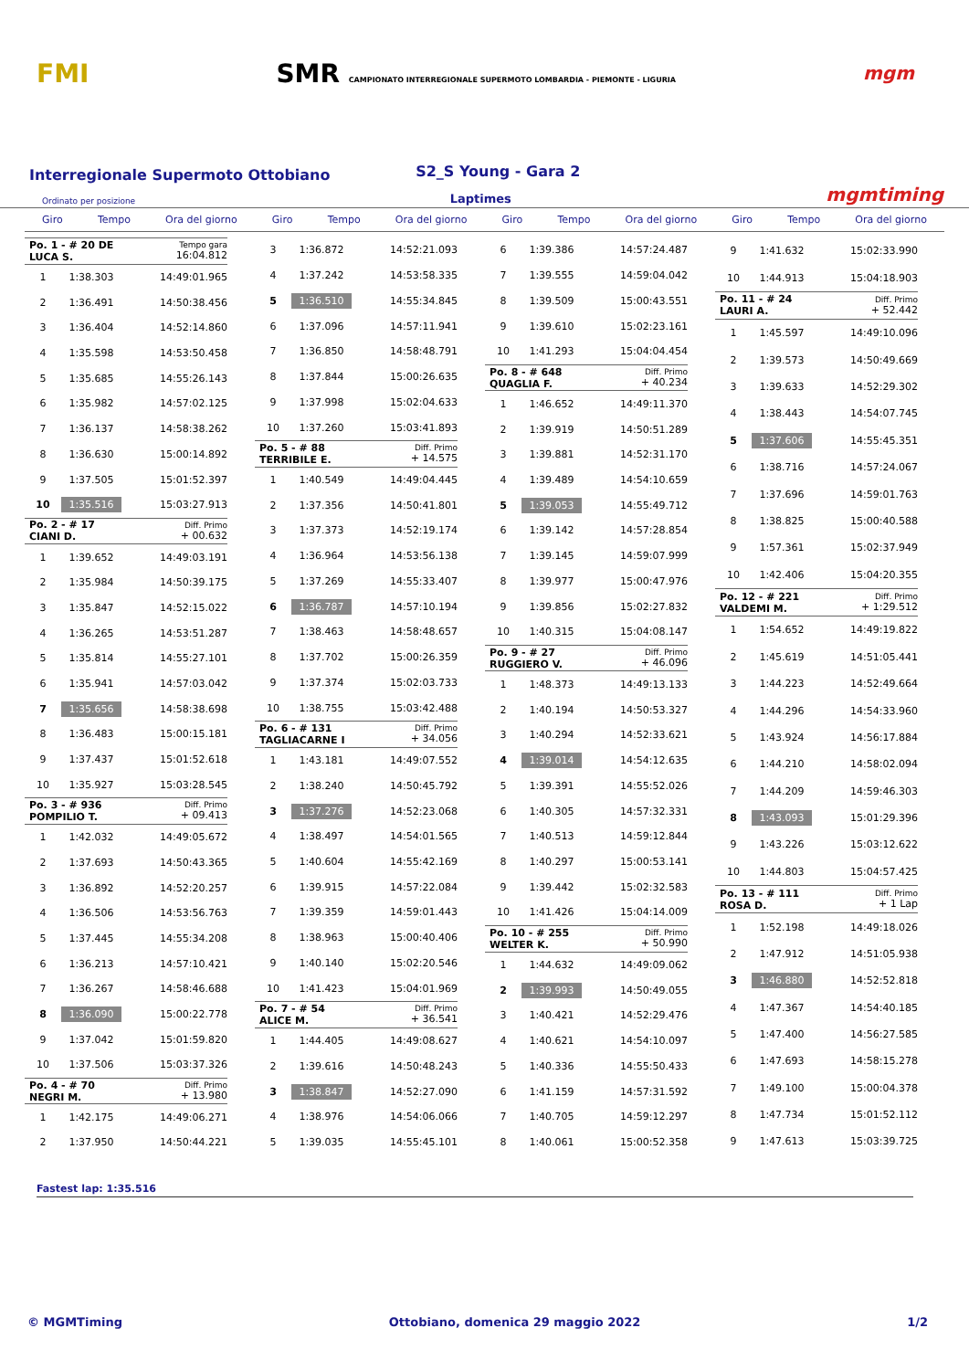FMI
SMR CAMPIONATO INTERREGIONALE SUPERMOTO LOMBARDIA - PIEMONTE - LIGURIA
mgm
Interregionale Supermoto Ottobiano
S2_S Young - Gara 2
Ordinato per posizione Laptimes mgmtiming
Giro Tempo Ora del giorno Giro Tempo Ora del giorno Giro Tempo Ora del giorno Giro Tempo Ora del giorno
| Po. 1 - # 20 DE LUCA S. | | Tempo gara 16:04.812 |
| 1 | 1:38.303 | 14:49:01.965 |
| 2 | 1:36.491 | 14:50:38.456 |
| 3 | 1:36.404 | 14:52:14.860 |
| 4 | 1:35.598 | 14:53:50.458 |
| 5 | 1:35.685 | 14:55:26.143 |
| 6 | 1:35.982 | 14:57:02.125 |
| 7 | 1:36.137 | 14:58:38.262 |
| 8 | 1:36.630 | 15:00:14.892 |
| 9 | 1:37.505 | 15:01:52.397 |
| 10 | 1:35.516 | 15:03:27.913 |
| Po. 2 - # 17 CIANI D. | | Diff. Primo + 00.632 |
| 1 | 1:39.652 | 14:49:03.191 |
| 2 | 1:35.984 | 14:50:39.175 |
| 3 | 1:35.847 | 14:52:15.022 |
| 4 | 1:36.265 | 14:53:51.287 |
| 5 | 1:35.814 | 14:55:27.101 |
| 6 | 1:35.941 | 14:57:03.042 |
| 7 | 1:35.656 | 14:58:38.698 |
| 8 | 1:36.483 | 15:00:15.181 |
| 9 | 1:37.437 | 15:01:52.618 |
| 10 | 1:35.927 | 15:03:28.545 |
| Po. 3 - # 936 POMPILIO T. | | Diff. Primo + 09.413 |
| 1 | 1:42.032 | 14:49:05.672 |
| 2 | 1:37.693 | 14:50:43.365 |
| 3 | 1:36.892 | 14:52:20.257 |
| 4 | 1:36.506 | 14:53:56.763 |
| 5 | 1:37.445 | 14:55:34.208 |
| 6 | 1:36.213 | 14:57:10.421 |
| 7 | 1:36.267 | 14:58:46.688 |
| 8 | 1:36.090 | 15:00:22.778 |
| 9 | 1:37.042 | 15:01:59.820 |
| 10 | 1:37.506 | 15:03:37.326 |
| Po. 4 - # 70 NEGRI M. | | Diff. Primo + 13.980 |
| 1 | 1:42.175 | 14:49:06.271 |
| 2 | 1:37.950 | 14:50:44.221 |
| 3 | 1:36.872 | 14:52:21.093 |
| 4 | 1:37.242 | 14:53:58.335 |
| 5 | 1:36.510 | 14:55:34.845 |
| 6 | 1:37.096 | 14:57:11.941 |
| 7 | 1:36.850 | 14:58:48.791 |
| 8 | 1:37.844 | 15:00:26.635 |
| 9 | 1:37.998 | 15:02:04.633 |
| 10 | 1:37.260 | 15:03:41.893 |
| Po. 5 - # 88 TERRIBILE E. | | Diff. Primo + 14.575 |
| 1 | 1:40.549 | 14:49:04.445 |
| 2 | 1:37.356 | 14:50:41.801 |
| 3 | 1:37.373 | 14:52:19.174 |
| 4 | 1:36.964 | 14:53:56.138 |
| 5 | 1:37.269 | 14:55:33.407 |
| 6 | 1:36.787 | 14:57:10.194 |
| 7 | 1:38.463 | 14:58:48.657 |
| 8 | 1:37.702 | 15:00:26.359 |
| 9 | 1:37.374 | 15:02:03.733 |
| 10 | 1:38.755 | 15:03:42.488 |
| Po. 6 - # 131 TAGLIACARNE I | | Diff. Primo + 34.056 |
| 1 | 1:43.181 | 14:49:07.552 |
| 2 | 1:38.240 | 14:50:45.792 |
| 3 | 1:37.276 | 14:52:23.068 |
| 4 | 1:38.497 | 14:54:01.565 |
| 5 | 1:40.604 | 14:55:42.169 |
| 6 | 1:39.915 | 14:57:22.084 |
| 7 | 1:39.359 | 14:59:01.443 |
| 8 | 1:38.963 | 15:00:40.406 |
| 9 | 1:40.140 | 15:02:20.546 |
| 10 | 1:41.423 | 15:04:01.969 |
| Po. 7 - # 54 ALICE M. | | Diff. Primo + 36.541 |
| 1 | 1:44.405 | 14:49:08.627 |
| 2 | 1:39.616 | 14:50:48.243 |
| 3 | 1:38.847 | 14:52:27.090 |
| 4 | 1:38.976 | 14:54:06.066 |
| 5 | 1:39.035 | 14:55:45.101 |
| 6 | 1:39.386 | 14:57:24.487 |
| 7 | 1:39.555 | 14:59:04.042 |
| 8 | 1:39.509 | 15:00:43.551 |
| 9 | 1:39.610 | 15:02:23.161 |
| 10 | 1:41.293 | 15:04:04.454 |
| Po. 8 - # 648 QUAGLIA F. | | Diff. Primo + 40.234 |
| 1 | 1:46.652 | 14:49:11.370 |
| 2 | 1:39.919 | 14:50:51.289 |
| 3 | 1:39.881 | 14:52:31.170 |
| 4 | 1:39.489 | 14:54:10.659 |
| 5 | 1:39.053 | 14:55:49.712 |
| 6 | 1:39.142 | 14:57:28.854 |
| 7 | 1:39.145 | 14:59:07.999 |
| 8 | 1:39.977 | 15:00:47.976 |
| 9 | 1:39.856 | 15:02:27.832 |
| 10 | 1:40.315 | 15:04:08.147 |
| Po. 9 - # 27 RUGGIERO V. | | Diff. Primo + 46.096 |
| 1 | 1:48.373 | 14:49:13.133 |
| 2 | 1:40.194 | 14:50:53.327 |
| 3 | 1:40.294 | 14:52:33.621 |
| 4 | 1:39.014 | 14:54:12.635 |
| 5 | 1:39.391 | 14:55:52.026 |
| 6 | 1:40.305 | 14:57:32.331 |
| 7 | 1:40.513 | 14:59:12.844 |
| 8 | 1:40.297 | 15:00:53.141 |
| 9 | 1:39.442 | 15:02:32.583 |
| 10 | 1:41.426 | 15:04:14.009 |
| Po. 10 - # 255 WELTER K. | | Diff. Primo + 50.990 |
| 1 | 1:44.632 | 14:49:09.062 |
| 2 | 1:39.993 | 14:50:49.055 |
| 3 | 1:40.421 | 14:52:29.476 |
| 4 | 1:40.621 | 14:54:10.097 |
| 5 | 1:40.336 | 14:55:50.433 |
| 6 | 1:41.159 | 14:57:31.592 |
| 7 | 1:40.705 | 14:59:12.297 |
| 8 | 1:40.061 | 15:00:52.358 |
| 9 | 1:41.632 | 15:02:33.990 |
| 10 | 1:44.913 | 15:04:18.903 |
| Po. 11 - # 24 LAURI A. | | Diff. Primo + 52.442 |
| 1 | 1:45.597 | 14:49:10.096 |
| 2 | 1:39.573 | 14:50:49.669 |
| 3 | 1:39.633 | 14:52:29.302 |
| 4 | 1:38.443 | 14:54:07.745 |
| 5 | 1:37.606 | 14:55:45.351 |
| 6 | 1:38.716 | 14:57:24.067 |
| 7 | 1:37.696 | 14:59:01.763 |
| 8 | 1:38.825 | 15:00:40.588 |
| 9 | 1:57.361 | 15:02:37.949 |
| 10 | 1:42.406 | 15:04:20.355 |
| Po. 12 - # 221 VALDEMI M. | | Diff. Primo + 1:29.512 |
| 1 | 1:54.652 | 14:49:19.822 |
| 2 | 1:45.619 | 14:51:05.441 |
| 3 | 1:44.223 | 14:52:49.664 |
| 4 | 1:44.296 | 14:54:33.960 |
| 5 | 1:43.924 | 14:56:17.884 |
| 6 | 1:44.210 | 14:58:02.094 |
| 7 | 1:44.209 | 14:59:46.303 |
| 8 | 1:43.093 | 15:01:29.396 |
| 9 | 1:43.226 | 15:03:12.622 |
| 10 | 1:44.803 | 15:04:57.425 |
| Po. 13 - # 111 ROSA D. | | Diff. Primo + 1 Lap |
| 1 | 1:52.198 | 14:49:18.026 |
| 2 | 1:47.912 | 14:51:05.938 |
| 3 | 1:46.880 | 14:52:52.818 |
| 4 | 1:47.367 | 14:54:40.185 |
| 5 | 1:47.400 | 14:56:27.585 |
| 6 | 1:47.693 | 14:58:15.278 |
| 7 | 1:49.100 | 15:00:04.378 |
| 8 | 1:47.734 | 15:01:52.112 |
| 9 | 1:47.613 | 15:03:39.725 |
Fastest lap: 1:35.516
© MGMTiming Ottobiano, domenica 29 maggio 2022 1/2